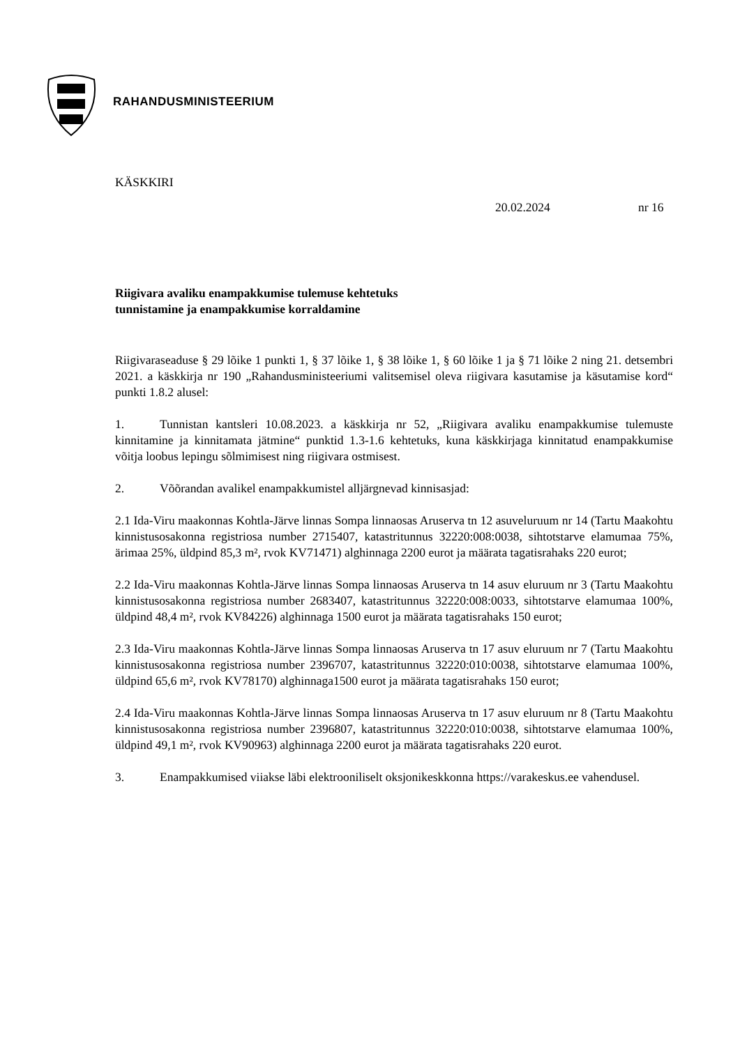RAHANDUSMINISTEERIUM
KÄSKKIRI
20.02.2024 nr 16
Riigivara avaliku enampakkumise tulemuse kehtetuks tunnistamine ja enampakkumise korraldamine
Riigivaraseaduse § 29 lõike 1 punkti 1, § 37 lõike 1, § 38 lõike 1, § 60 lõike 1 ja § 71 lõike 2 ning 21. detsembri 2021. a käskkirja nr 190 „Rahandusministeeriumi valitsemisel oleva riigivara kasutamise ja käsutamise kord“ punkti 1.8.2 alusel:
1. Tunnistan kantsleri 10.08.2023. a käskkirja nr 52, „Riigivara avaliku enampakkumise tulemuste kinnitamine ja kinnitamata jätmine“ punktid 1.3-1.6 kehtetuks, kuna käskkirjaga kinnitatud enampakkumise võitja loobus lepingu sõlmimisest ning riigivara ostmisest.
2. Võõrandan avalikel enampakkumistel alljärgnevad kinnisasjad:
2.1 Ida-Viru maakonnas Kohtla-Järve linnas Sompa linnaosas Aruserva tn 12 asuveluruum nr 14 (Tartu Maakohtu kinnistusosakonna registriosa number 2715407, katastritunnus 32220:008:0038, sihtotstarve elamumaa 75%, ärimaa 25%, üldpind 85,3 m², rvok KV71471) alghinnaga 2200 eurot ja määrata tagatisrahaks 220 eurot;
2.2 Ida-Viru maakonnas Kohtla-Järve linnas Sompa linnaosas Aruserva tn 14 asuv eluruum nr 3 (Tartu Maakohtu kinnistusosakonna registriosa number 2683407, katastritunnus 32220:008:0033, sihtotstarve elamumaa 100%, üldpind 48,4 m², rvok KV84226) alghinnaga 1500 eurot ja määrata tagatisrahaks 150 eurot;
2.3 Ida-Viru maakonnas Kohtla-Järve linnas Sompa linnaosas Aruserva tn 17 asuv eluruum nr 7 (Tartu Maakohtu kinnistusosakonna registriosa number 2396707, katastritunnus 32220:010:0038, sihtotstarve elamumaa 100%, üldpind 65,6 m², rvok KV78170) alghinnaga1500 eurot ja määrata tagatisrahaks 150 eurot;
2.4 Ida-Viru maakonnas Kohtla-Järve linnas Sompa linnaosas Aruserva tn 17 asuv eluruum nr 8 (Tartu Maakohtu kinnistusosakonna registriosa number 2396807, katastritunnus 32220:010:0038, sihtotstarve elamumaa 100%, üldpind 49,1 m², rvok KV90963) alghinnaga 2200 eurot ja määrata tagatisrahaks 220 eurot.
3. Enampakkumised viiakse läbi elektrooniliselt oksjonikeskkonna https://varakeskus.ee vahendusel.